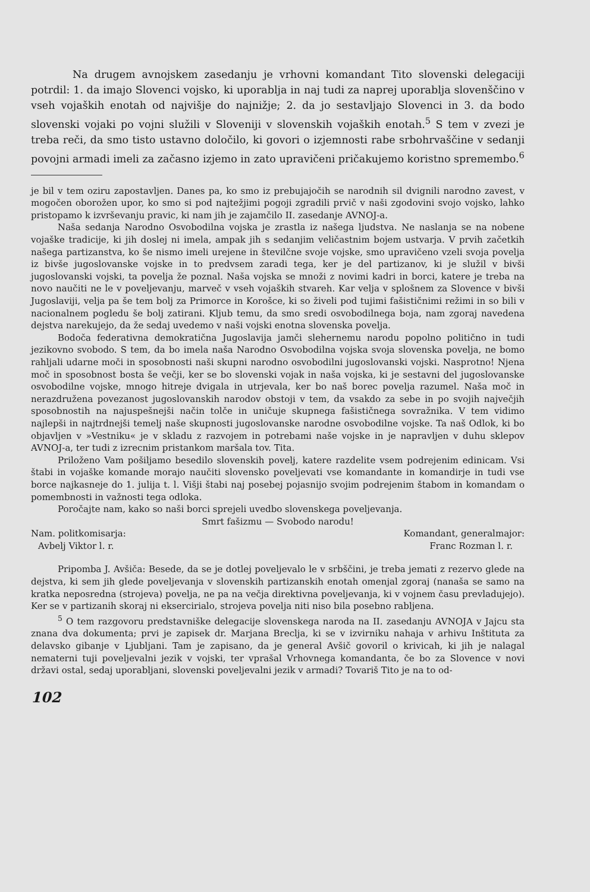Na drugem avnojskem zasedanju je vrhovni komandant Tito slovenski delegaciji potrdil: 1. da imajo Slovenci vojsko, ki uporablja in naj tudi za naprej uporablja slovenščino v vseh vojaških enotah od najvišje do najnižje; 2. da jo sestavljajo Slovenci in 3. da bodo slovenski vojaki po vojni služili v Sloveniji v slovenskih vojaških enotah.<sup>5</sup> S tem v zvezi je treba reči, da smo tisto ustavno določilo, ki govori o izjemnosti rabe srbohrvaščine v sedanji povojni armadi imeli za začasno izjemo in zato upravičeni pričakujemo koristno spremembo.<sup>6</sup>
je bil v tem oziru zapostavljen. Danes pa, ko smo iz prebujajočih se narodnih sil dvignili narodno zavest, v mogočen oborožen upor, ko smo si pod najtežjimi pogoji zgradili prvič v naši zgodovini svojo vojsko, lahko pristopamo k izvrševanju pravic, ki nam jih je zajamčilo II. zasedanje AVNOJ-a.
Naša sedanja Narodno Osvobodilna vojska je zrastla iz našega ljudstva. Ne naslanja se na nobene vojaške tradicije, ki jih doslej ni imela, ampak jih s sedanjim veličastnim bojem ustvarja. V prvih začetkih našega partizanstva, ko še nismo imeli urejene in številčne svoje vojske, smo upravičeno vzeli svoja povelja iz bivše jugoslovanske vojske in to predvsem zaradi tega, ker je del partizanov, ki je služil v bivši jugoslovanski vojski, ta povelja že poznal. Naša vojska se množi z novimi kadri in borci, katere je treba na novo naučiti ne le v poveljevanju, marveč v vseh vojaških stvareh. Kar velja v splošnem za Slovence v bivši Jugoslaviji, velja pa še tem bolj za Primorce in Korošce, ki so živeli pod tujimi fašističnimi režimi in so bili v nacionalnem pogledu še bolj zatirani. Kljub temu, da smo sredi osvobodilnega boja, nam zgoraj navedena dejstva narekujejo, da že sedaj uvedemo v naši vojski enotna slovenska povelja.
Bodoča federativna demokratična Jugoslavija jamči slehernemu narodu popolno politično in tudi jezikovno svobodo. S tem, da bo imela naša Narodno Osvobodilna vojska svoja slovenska povelja, ne bomo rahljali udarne moči in sposobnosti naši skupni narodno osvobodilni jugoslovanski vojski. Nasprotno! Njena moč in sposobnost bosta še večji, ker se bo slovenski vojak in naša vojska, ki je sestavni del jugoslovanske osvobodilne vojske, mnogo hitreje dvigala in utrjevala, ker bo naš borec povelja razumel. Naša moč in nerazdružena povezanost jugoslovanskih narodov obstoji v tem, da vsakdo za sebe in po svojih največjih sposobnostih na najuspešnejši način tolče in uničuje skupnega fašističnega sovražnika. V tem vidimo najlepši in najtrdnejši temelj naše skupnosti jugoslovanske narodne osvobodilne vojske. Ta naš Odlok, ki bo objavljen v »Vestniku« je v skladu z razvojem in potrebami naše vojske in je napravljen v duhu sklepov AVNOJ-a, ter tudi z izrecnim pristankom maršala tov. Tita.
Priloženo Vam pošiljamo besedilo slovenskih povelj, katere razdelite vsem podrejenim edinicam. Vsi štabi in vojaške komande morajo naučiti slovensko poveljevati vse komandante in komandirje in tudi vse borce najkasneje do 1. julija t. l. Višji štabi naj posebej pojasnijo svojim podrejenim štabom in komandam o pomembnosti in važnosti tega odloka.
Poročajte nam, kako so naši borci sprejeli uvedbo slovenskega poveljevanja.
Smrt fašizmu — Svobodo narodu!
Nam. politkomisarja: Komandant, generalmajor:
Avbelj Viktor l. r. Franc Rozman l. r.
Pripomba J. Avšiča: Besede, da se je dotlej poveljevalo le v srbščini, je treba jemati z rezervo glede na dejstva, ki sem jih glede poveljevanja v slovenskih partizanskih enotah omenjal zgoraj (nanaša se samo na kratka neposredna (strojeva) povelja, ne pa na večja direktivna poveljevanja, ki v vojnem času prevladujejo). Ker se v partizanih skoraj ni eksercirialo, strojeva povelja niti niso bila posebno rabljena.
<sup>5</sup> O tem razgovoru predstavniške delegacije slovenskega naroda na II. zasedanju AVNOJA v Jajcu sta znana dva dokumenta; prvi je zapisek dr. Marjana Breclja, ki se v izvirniku nahaja v arhivu Inštituta za delavsko gibanje v Ljubljani. Tam je zapisano, da je general Avšič govoril o krivicah, ki jih je nalagal nematerni tuji poveljevalni jezik v vojski, ter vprašal Vrhovnega komandanta, če bo za Slovence v novi državi ostal, sedaj uporabljani, slovenski poveljevalni jezik v armadi? Tovariš Tito je na to od-
102